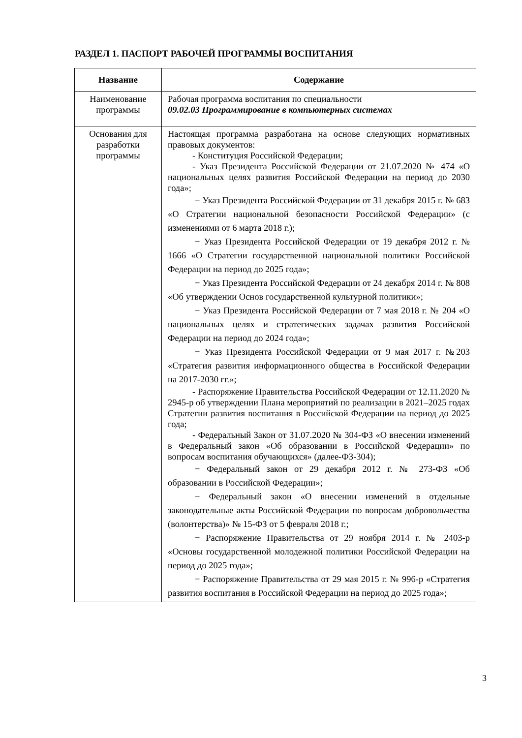РАЗДЕЛ 1. ПАСПОРТ РАБОЧЕЙ ПРОГРАММЫ ВОСПИТАНИЯ
| Название | Содержание |
| --- | --- |
| Наименование программы | Рабочая программа воспитания по специальности 09.02.03 Программирование в компьютерных системах |
| Основания для разработки программы | Настоящая программа разработана на основе следующих нормативных правовых документов: - Конституция Российской Федерации; - Указ Президента Российской Федерации от 21.07.2020 № 474 «О национальных целях развития Российской Федерации на период до 2030 года»; − Указ Президента Российской Федерации от 31 декабря 2015 г. № 683 «О Стратегии национальной безопасности Российской Федерации» (с изменениями от 6 марта 2018 г.); − Указ Президента Российской Федерации от 19 декабря 2012 г. № 1666 «О Стратегии государственной национальной политики Российской Федерации на период до 2025 года»; − Указ Президента Российской Федерации от 24 декабря 2014 г. № 808 «Об утверждении Основ государственной культурной политики»; − Указ Президента Российской Федерации от 7 мая 2018 г. № 204 «О национальных целях и стратегических задачах развития Российской Федерации на период до 2024 года»; − Указ Президента Российской Федерации от 9 мая 2017 г. №203 «Стратегия развития информационного общества в Российской Федерации на 2017-2030 гг.»; - Распоряжение Правительства Российской Федерации от 12.11.2020 № 2945-р об утверждении Плана мероприятий по реализации в 2021–2025 годах Стратегии развития воспитания в Российской Федерации на период до 2025 года; - Федеральный Закон от 31.07.2020 № 304-ФЗ «О внесении изменений в Федеральный закон «Об образовании в Российской Федерации» по вопросам воспитания обучающихся» (далее-ФЗ-304); − Федеральный закон от 29 декабря 2012 г. № 273-ФЗ «Об образовании в Российской Федерации»; − Федеральный закон «О внесении изменений в отдельные законодательные акты Российской Федерации по вопросам добровольчества (волонтерства)» № 15-ФЗ от 5 февраля 2018 г.; − Распоряжение Правительства от 29 ноября 2014 г. № 2403-р «Основы государственной молодежной политики Российской Федерации на период до 2025 года»; − Распоряжение Правительства от 29 мая 2015 г. № 996-р «Стратегия развития воспитания в Российской Федерации на период до 2025 года»; |
3